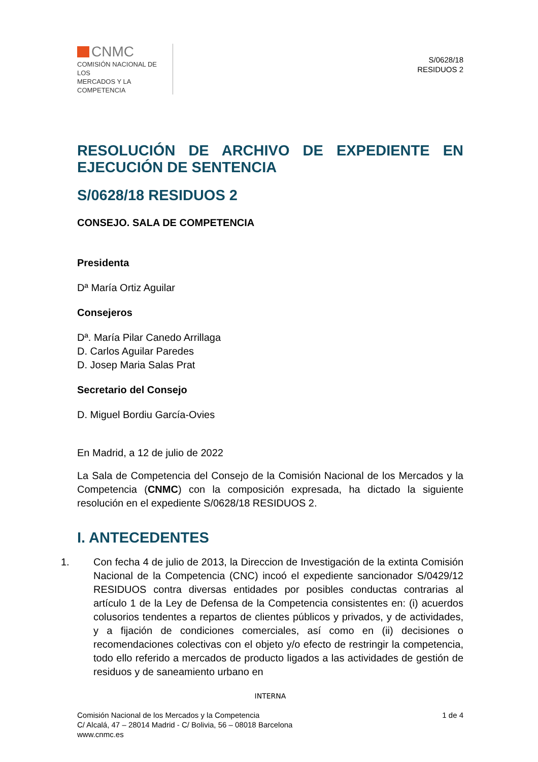CNMC
COMISIÓN NACIONAL DE LOS
MERCADOS Y LA COMPETENCIA
S/0628/18
RESIDUOS 2
RESOLUCIÓN DE ARCHIVO DE EXPEDIENTE EN EJECUCIÓN DE SENTENCIA
S/0628/18 RESIDUOS 2
CONSEJO. SALA DE COMPETENCIA
Presidenta
Dª María Ortiz Aguilar
Consejeros
Dª. María Pilar Canedo Arrillaga
D. Carlos Aguilar Paredes
D. Josep Maria Salas Prat
Secretario del Consejo
D. Miguel Bordiu García-Ovies
En Madrid, a 12 de julio de 2022
La Sala de Competencia del Consejo de la Comisión Nacional de los Mercados y la Competencia (CNMC) con la composición expresada, ha dictado la siguiente resolución en el expediente S/0628/18 RESIDUOS 2.
I. ANTECEDENTES
1. Con fecha 4 de julio de 2013, la Direccion de Investigación de la extinta Comisión Nacional de la Competencia (CNC) incoó el expediente sancionador S/0429/12 RESIDUOS contra diversas entidades por posibles conductas contrarias al artículo 1 de la Ley de Defensa de la Competencia consistentes en: (i) acuerdos colusorios tendentes a repartos de clientes públicos y privados, y de actividades, y a fijación de condiciones comerciales, así como en (ii) decisiones o recomendaciones colectivas con el objeto y/o efecto de restringir la competencia, todo ello referido a mercados de producto ligados a las actividades de gestión de residuos y de saneamiento urbano en
INTERNA
Comisión Nacional de los Mercados y la Competencia
C/ Alcalá, 47 – 28014 Madrid - C/ Bolivia, 56 – 08018 Barcelona
www.cnmc.es
1 de 4